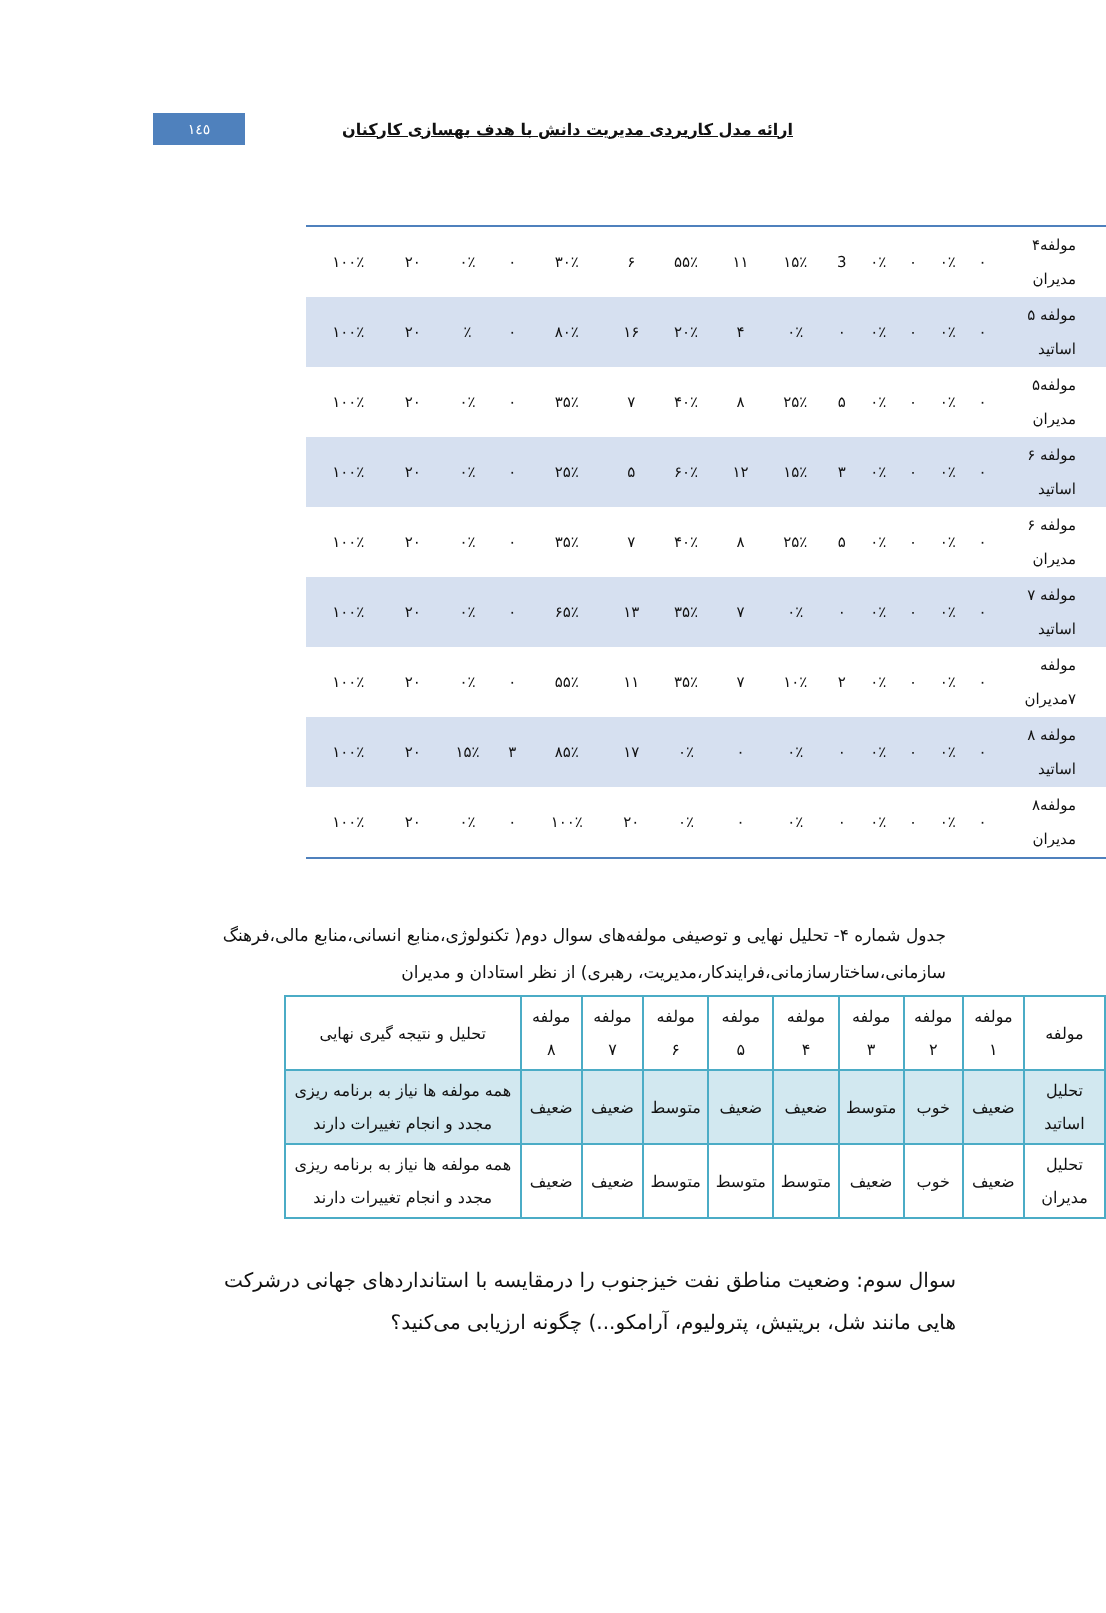۱٤٥
ارائه مدل کاربردی مدیریت دانش با هدف بهسازی کارکنان
| مولفه۴ مدیران | ۰ | ۰٪ | ۰ | ۰٪ | 3 | ۱۵٪ | ۱۱ | ۵۵٪ | ۶ | ۳۰٪ | ۰ | ۰٪ | ۲۰ | ۱۰۰٪ |
| مولفه ۵ اساتید | ۰ | ۰٪ | ۰ | ۰٪ | ۰ | ۰٪ | ۴ | ۲۰٪ | ۱۶ | ۸۰٪ | ۰ | ٪ | ۲۰ | ۱۰۰٪ |
| مولفه۵ مدیران | ۰ | ۰٪ | ۰ | ۰٪ | ۵ | ۲۵٪ | ۸ | ۴۰٪ | ۷ | ۳۵٪ | ۰ | ۰٪ | ۲۰ | ۱۰۰٪ |
| مولفه ۶ اساتید | ۰ | ۰٪ | ۰ | ۰٪ | ۳ | ۱۵٪ | ۱۲ | ۶۰٪ | ۵ | ۲۵٪ | ۰ | ۰٪ | ۲۰ | ۱۰۰٪ |
| مولفه ۶ مدیران | ۰ | ۰٪ | ۰ | ۰٪ | ۵ | ۲۵٪ | ۸ | ۴۰٪ | ۷ | ۳۵٪ | ۰ | ۰٪ | ۲۰ | ۱۰۰٪ |
| مولفه ۷ اساتید | ۰ | ۰٪ | ۰ | ۰٪ | ۰ | ۰٪ | ۷ | ۳۵٪ | ۱۳ | ۶۵٪ | ۰ | ۰٪ | ۲۰ | ۱۰۰٪ |
| مولفه ۷مدیران | ۰ | ۰٪ | ۰ | ۰٪ | ۲ | ۱۰٪ | ۷ | ۳۵٪ | ۱۱ | ۵۵٪ | ۰ | ۰٪ | ۲۰ | ۱۰۰٪ |
| مولفه ۸ اساتید | ۰ | ۰٪ | ۰ | ۰٪ | ۰ | ۰٪ | ۰ | ۰٪ | ۱۷ | ۸۵٪ | ۳ | ۱۵٪ | ۲۰ | ۱۰۰٪ |
| مولفه۸ مدیران | ۰ | ۰٪ | ۰ | ۰٪ | ۰ | ۰٪ | ۰ | ۰٪ | ۲۰ | ۱۰۰٪ | ۰ | ۰٪ | ۲۰ | ۱۰۰٪ |
جدول شماره ۴- تحلیل نهایی و توصیفی مولفه‌های سوال دوم( تکنولوژی،منابع انسانی،منابع مالی،فرهنگ سازمانی،ساختارسازمانی،فرایندکار،مدیریت، رهبری) از نظر استادان و مدیران
| مولفه | مولفه ۱ | مولفه ۲ | مولفه ۳ | مولفه ۴ | مولفه ۵ | مولفه ۶ | مولفه ۷ | مولفه ۸ | تحلیل و نتیجه گیری نهایی |
| --- | --- | --- | --- | --- | --- | --- | --- | --- | --- |
| تحلیل اساتید | ضعیف | خوب | متوسط | ضعیف | ضعیف | متوسط | ضعیف | ضعیف | همه مولفه ها نیاز به برنامه ریزی مجدد و انجام تغییرات دارند |
| تحلیل مدیران | ضعیف | خوب | ضعیف | متوسط | متوسط | متوسط | ضعیف | ضعیف | همه مولفه ها نیاز به برنامه ریزی مجدد و انجام تغییرات دارند |
سوال سوم: وضعیت مناطق نفت خیزجنوب را درمقایسه با استانداردهای جهانی درشرکت هایی مانند شل، بریتیش، پترولیوم، آرامکو...) چگونه ارزیابی می‌کنید؟